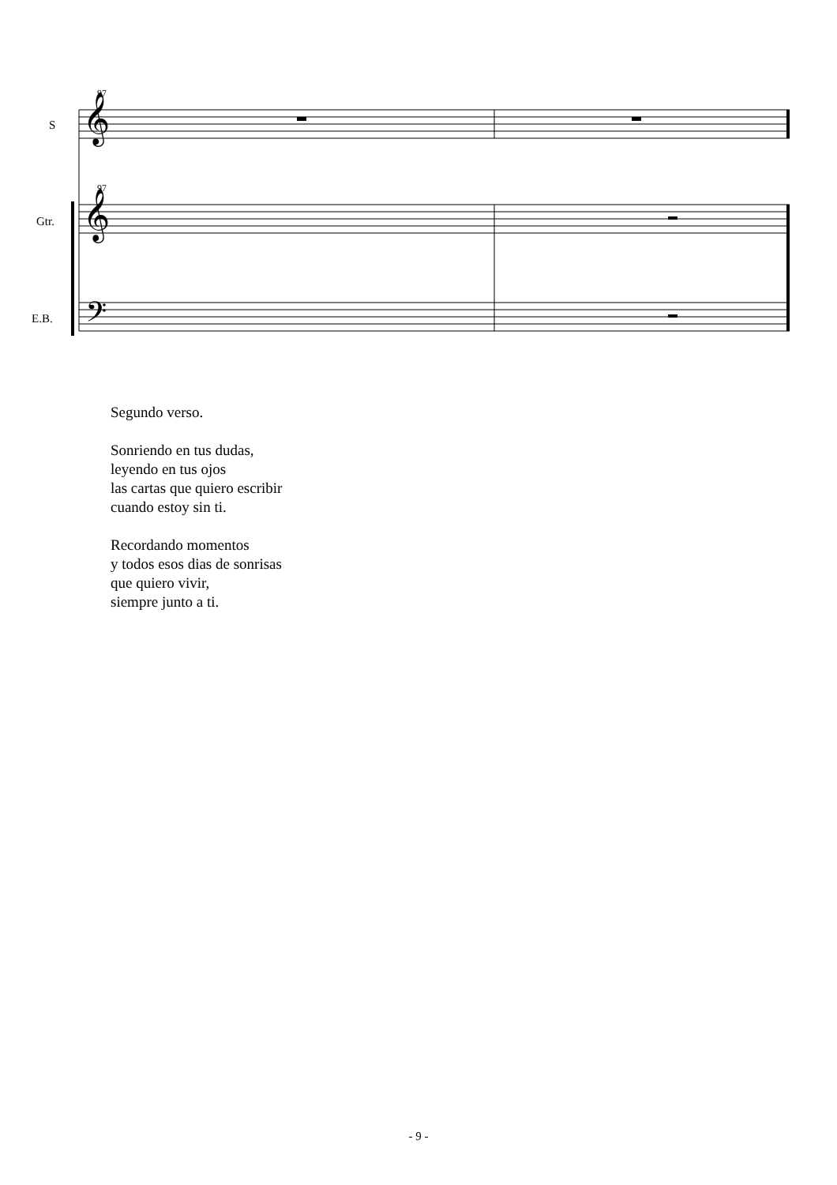97
97
𝄞
𝄞
𝄢
S
Gtr.
E.B.
Segundo verso.
Sonriendo en tus dudas,
leyendo en tus ojos
las cartas que quiero escribir
cuando estoy sin ti.
Recordando momentos
y todos esos dias de sonrisas
que quiero vivir,
siempre junto a ti.
- 9 -